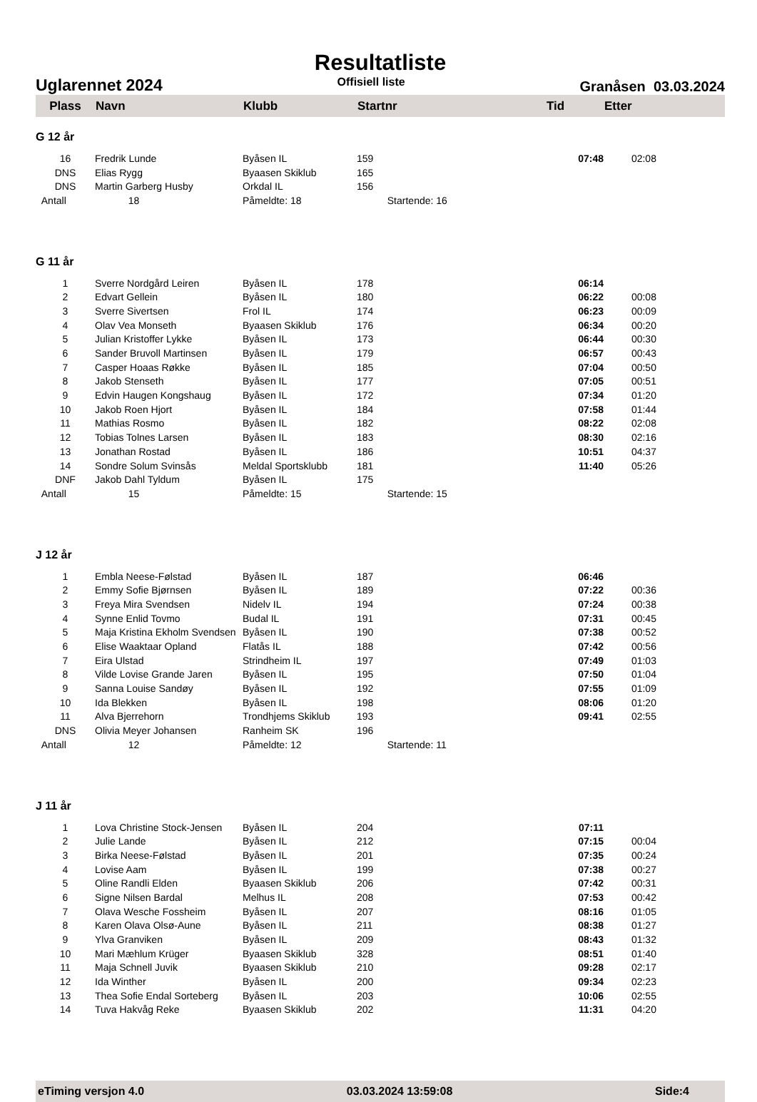Resultatliste
Uglarennet 2024 Offisiell liste Granåsen 03.03.2024
| Plass | Navn | Klubb | Startnr | Tid | Etter |
| --- | --- | --- | --- | --- | --- |
| G 12 år | | | | | |
| 16 | Fredrik Lunde | Byåsen IL | 159 | 07:48 | 02:08 |
| DNS | Elias Rygg | Byaasen Skiklub | 165 | | |
| DNS | Martin Garberg Husby | Orkdal IL | 156 | | |
| Antall | 18 | Påmeldte: 18 | Startende: 16 | | |
| G 11 år | | | | | |
| 1 | Sverre Nordgård Leiren | Byåsen IL | 178 | 06:14 | |
| 2 | Edvart Gellein | Byåsen IL | 180 | 06:22 | 00:08 |
| 3 | Sverre Sivertsen | Frol IL | 174 | 06:23 | 00:09 |
| 4 | Olav Vea Monseth | Byaasen Skiklub | 176 | 06:34 | 00:20 |
| 5 | Julian Kristoffer Lykke | Byåsen IL | 173 | 06:44 | 00:30 |
| 6 | Sander Bruvoll Martinsen | Byåsen IL | 179 | 06:57 | 00:43 |
| 7 | Casper Hoaas Røkke | Byåsen IL | 185 | 07:04 | 00:50 |
| 8 | Jakob Stenseth | Byåsen IL | 177 | 07:05 | 00:51 |
| 9 | Edvin Haugen Kongshaug | Byåsen IL | 172 | 07:34 | 01:20 |
| 10 | Jakob Roen Hjort | Byåsen IL | 184 | 07:58 | 01:44 |
| 11 | Mathias Rosmo | Byåsen IL | 182 | 08:22 | 02:08 |
| 12 | Tobias Tolnes Larsen | Byåsen IL | 183 | 08:30 | 02:16 |
| 13 | Jonathan Rostad | Byåsen IL | 186 | 10:51 | 04:37 |
| 14 | Sondre Solum Svinsås | Meldal Sportsklubb | 181 | 11:40 | 05:26 |
| DNF | Jakob Dahl Tyldum | Byåsen IL | 175 | | |
| Antall | 15 | Påmeldte: 15 | Startende: 15 | | |
| J 12 år | | | | | |
| 1 | Embla Neese-Følstad | Byåsen IL | 187 | 06:46 | |
| 2 | Emmy Sofie Bjørnsen | Byåsen IL | 189 | 07:22 | 00:36 |
| 3 | Freya Mira Svendsen | Nidelv IL | 194 | 07:24 | 00:38 |
| 4 | Synne Enlid Tovmo | Budal IL | 191 | 07:31 | 00:45 |
| 5 | Maja Kristina Ekholm Svendsen | Byåsen IL | 190 | 07:38 | 00:52 |
| 6 | Elise Waaktaar Opland | Flatås IL | 188 | 07:42 | 00:56 |
| 7 | Eira Ulstad | Strindheim IL | 197 | 07:49 | 01:03 |
| 8 | Vilde Lovise Grande Jaren | Byåsen IL | 195 | 07:50 | 01:04 |
| 9 | Sanna Louise Sandøy | Byåsen IL | 192 | 07:55 | 01:09 |
| 10 | Ida Blekken | Byåsen IL | 198 | 08:06 | 01:20 |
| 11 | Alva Bjerrehorn | Trondhjems Skiklub | 193 | 09:41 | 02:55 |
| DNS | Olivia Meyer Johansen | Ranheim SK | 196 | | |
| Antall | 12 | Påmeldte: 12 | Startende: 11 | | |
| J 11 år | | | | | |
| 1 | Lova Christine Stock-Jensen | Byåsen IL | 204 | 07:11 | |
| 2 | Julie Lande | Byåsen IL | 212 | 07:15 | 00:04 |
| 3 | Birka Neese-Følstad | Byåsen IL | 201 | 07:35 | 00:24 |
| 4 | Lovise Aam | Byåsen IL | 199 | 07:38 | 00:27 |
| 5 | Oline Randli Elden | Byaasen Skiklub | 206 | 07:42 | 00:31 |
| 6 | Signe Nilsen Bardal | Melhus IL | 208 | 07:53 | 00:42 |
| 7 | Olava Wesche Fossheim | Byåsen IL | 207 | 08:16 | 01:05 |
| 8 | Karen Olava Olsø-Aune | Byåsen IL | 211 | 08:38 | 01:27 |
| 9 | Ylva Granviken | Byåsen IL | 209 | 08:43 | 01:32 |
| 10 | Mari Mæhlum Krüger | Byaasen Skiklub | 328 | 08:51 | 01:40 |
| 11 | Maja Schnell Juvik | Byaasen Skiklub | 210 | 09:28 | 02:17 |
| 12 | Ida Winther | Byåsen IL | 200 | 09:34 | 02:23 |
| 13 | Thea Sofie Endal Sorteberg | Byåsen IL | 203 | 10:06 | 02:55 |
| 14 | Tuva Hakvåg Reke | Byaasen Skiklub | 202 | 11:31 | 04:20 |
eTiming versjon 4.0 03.03.2024 13:59:08 Side:4